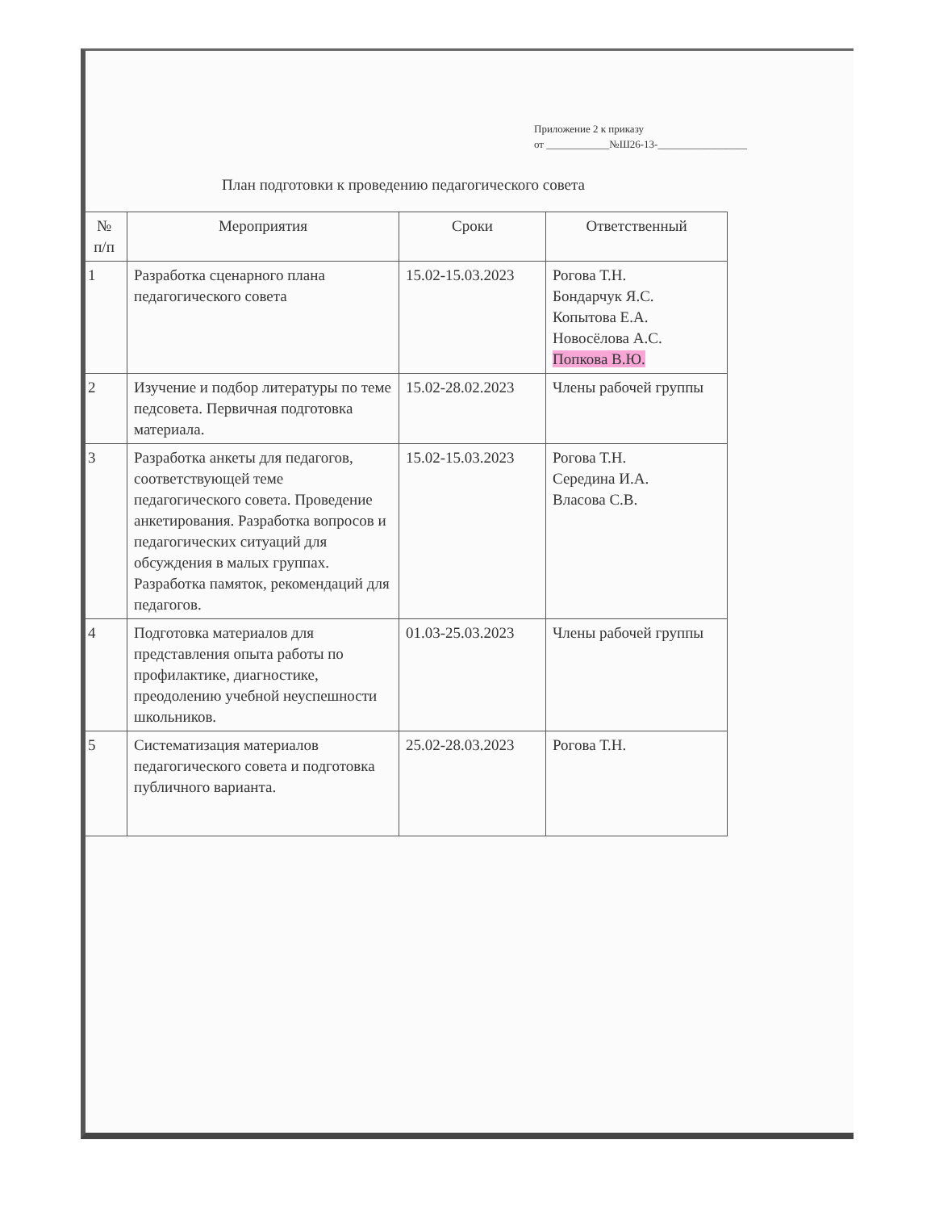Приложение 2 к приказу
от ____________№Ш26-13-_________________
План подготовки к проведению педагогического совета
| № п/п | Мероприятия | Сроки | Ответственный |
| --- | --- | --- | --- |
| 1 | Разработка сценарного плана педагогического совета | 15.02-15.03.2023 | Рогова Т.Н. Бондарчук Я.С. Копытова Е.А. Новосёлова А.С. Попкова В.Ю. |
| 2 | Изучение и подбор литературы по теме педсовета. Первичная подготовка материала. | 15.02-28.02.2023 | Члены рабочей группы |
| 3 | Разработка анкеты для педагогов, соответствующей теме педагогического совета. Проведение анкетирования. Разработка вопросов и педагогических ситуаций для обсуждения в малых группах. Разработка памяток, рекомендаций для педагогов. | 15.02-15.03.2023 | Рогова Т.Н. Середина И.А. Власова С.В. |
| 4 | Подготовка материалов для представления опыта работы по профилактике, диагностике, преодолению учебной неуспешности школьников. | 01.03-25.03.2023 | Члены рабочей группы |
| 5 | Систематизация материалов педагогического совета и подготовка публичного варианта. | 25.02-28.03.2023 | Рогова Т.Н. |